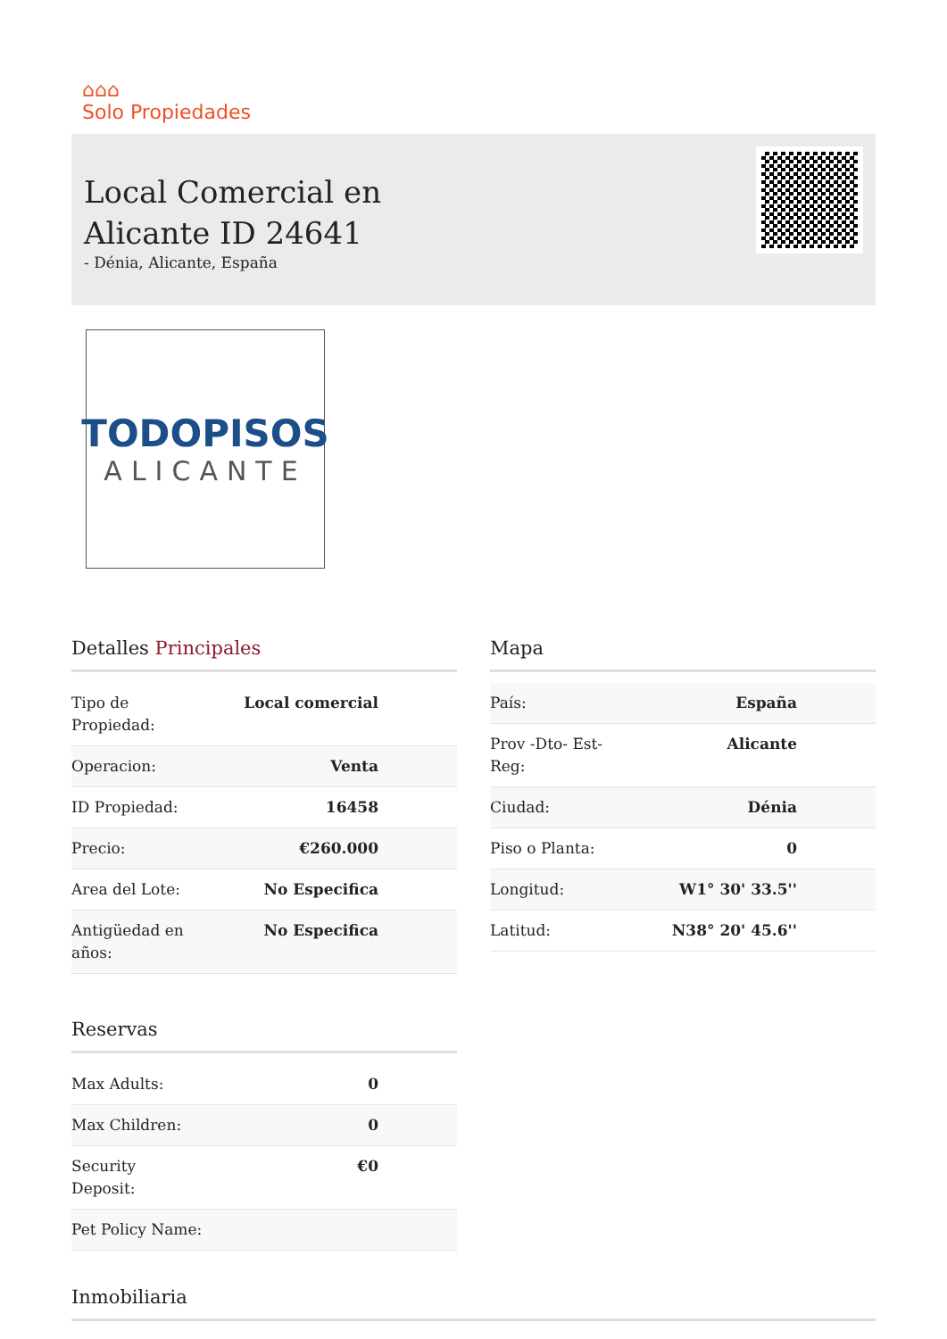⌂⌂⌂
Solo Propiedades
Local Comercial en
Alicante ID 24641
- Dénia, Alicante, España
TODOPISOS
ALICANTE
Detalles Principales
| Tipo de Propiedad: | Local comercial |
| Operacion: | Venta |
| ID Propiedad: | 16458 |
| Precio: | €260.000 |
| Area del Lote: | No Especifica |
| Antigüedad en años: | No Especifica |
Reservas
| Max Adults: | 0 |
| Max Children: | 0 |
| Security Deposit: | €0 |
| Pet Policy Name: | |
Mapa
| País: | España |
| Prov -Dto- Est- Reg: | Alicante |
| Ciudad: | Dénia |
| Piso o Planta: | 0 |
| Longitud: | W1° 30' 33.5'' |
| Latitud: | N38° 20' 45.6'' |
Inmobiliaria